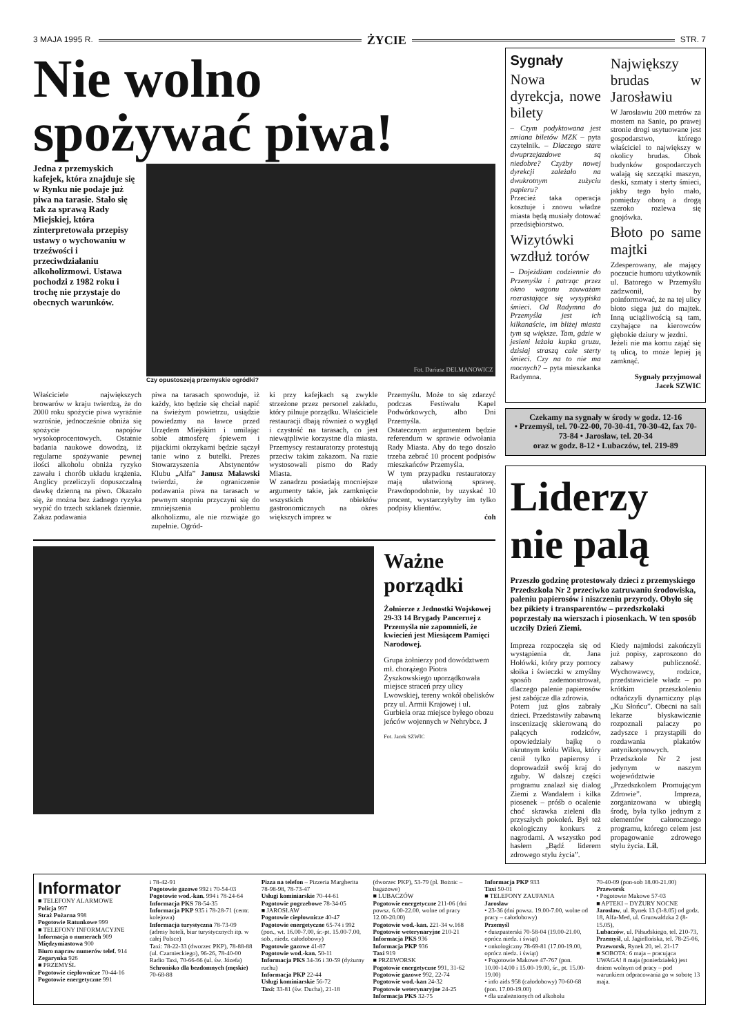3 MAJA 1995 R. ŻYCIE STR. 7
Nie wolno
spożywać piwa!
Jedna z przemyskich kafejek, która znajduje się w Rynku nie podaje już piwa na tarasie. Stało się tak za sprawą Rady Miejskiej, która zinterpretowała przepisy ustawy o wychowaniu w trzeźwości i przeciwdziałaniu alkoholizmowi. Ustawa pochodzi z 1982 roku i trochę nie przystaje do obecnych warunków.
Fot. Dariusz DELMANOWICZ
Czy opustoszeją przemyskie ogródki?
Właściciele największych browarów w kraju twierdzą, że do 2000 roku spożycie piwa wyraźnie wzrośnie, jednocześnie obniża się spożycie napojów wysokoprocentowych. Ostatnie badania naukowe dowodzą, iż regularne spożywanie pewnej ilości alkoholu obniża ryzyko zawału i chorób układu krążenia. Anglicy przeliczyli dopuszczalną dawkę dzienną na piwo. Okazało się, że można bez żadnego ryzyka wypić do trzech szklanek dziennie. Zakaz podawania
piwa na tarasach spowoduje, iż każdy, kto będzie się chciał napić na świeżym powietrzu, usiądzie powiedzmy na ławce przed Urzędem Miejskim i umilając sobie atmosferę śpiewem i pijackimi okrzykami będzie sączył tanie wino z butelki. Prezes Stowarzyszenia Abstynentów Klubu „Alfa” Janusz Malawski twierdzi, że ograniczenie podawania piwa na tarasach w pewnym stopniu przyczyni się do zmniejszenia problemu alkoholizmu, ale nie rozwiąże go zupełnie. Ogród-
ki przy kafejkach są zwykle strzeżone przez personel zakładu, który pilnuje porządku. Właściciele restauracji dbają również o wygląd i czystość na tarasach, co jest niewątpliwie korzystne dla miasta. Przemyscy restauratorzy protestują przeciw takim zakazom. Na razie wystosowali pismo do Rady Miasta.
W zanadrzu posiadają mocniejsze argumenty takie, jak zamknięcie wszystkich obiektów gastronomicznych na okres większych imprez w
Przemyślu. Może to się zdarzyć podczas Festiwalu Kapel Podwórkowych, albo Dni Przemyśla.
Ostatecznym argumentem będzie referendum w sprawie odwołania Rady Miasta. Aby do tego doszło trzeba zebrać 10 procent podpisów mieszkańców Przemyśla.
W tym przypadku restauratorzy mają ułatwioną sprawę. Prawdopodobnie, by uzyskać 10 procent, wystarczyłyby im tylko podpisy klientów.
ćoh
Ważne porządki
Żołnierze z Jednostki Wojskowej 29-33 14 Brygady Pancernej z Przemyśla nie zapomnieli, że kwiecień jest Miesiącem Pamięci Narodowej.
Grupa żołnierzy pod dowództwem mł. chorążego Piotra Żyszkowskiego uporządkowała miejsce straceń przy ulicy Lwowskiej, tereny wokół obelisków przy ul. Armii Krajowej i ul. Gurbiela oraz miejsce byłego obozu jeńców wojennych w Nehrybce. J
Fot. Jacek SZWIC
Sygnały
Nowa dyrekcja, nowe bilety
– Czym podyktowana jest zmiana biletów MZK – pyta czytelnik. – Dlaczego stare dwuprzejazdowe są niedobre? Czyżby nowej dyrekcji zależało na dwukrotnym zużyciu papieru?
Przecież taka operacja kosztuje i znowu władze miasta będą musiały dotować przedsiębiorstwo.
Wizytówki wzdłuż torów
– Dojeżdżam codziennie do Przemyśla i patrząc przez okno wagonu zauważam rozrastające się wysypiska śmieci. Od Radymna do Przemyśla jest ich kilkanaście, im bliżej miasta tym są większe. Tam, gdzie w jesieni leżała kupka gruzu, dzisiaj straszą całe sterty śmieci. Czy na to nie ma mocnych? – pyta mieszkanka Radymna.
Największy brudas w Jarosławiu
W Jarosławiu 200 metrów za mostem na Sanie, po prawej stronie drogi usytuowane jest gospodarstwo, którego właściciel to największy w okolicy brudas. Obok budynków gospodarczych walają się szczątki maszyn, deski, szmaty i sterty śmieci, jakby tego było mało, pomiędzy oborą a drogą szeroko rozlewa się gnojówka.
Błoto po same majtki
Zdesperowany, ale mający poczucie humoru użytkownik ul. Batorego w Przemyślu zadzwonił, by poinformować, że na tej ulicy błoto sięga już do majtek. Inną uciążliwością są tam, czyhające na kierowców głębokie dziury w jezdni.
Jeżeli nie ma komu zająć się tą ulicą, to może lepiej ją zamknąć.
Sygnały przyjmował
Jacek SZWIC
Czekamy na sygnały w środy w godz. 12-16
• Przemyśl, tel. 70-22-00, 70-30-41, 70-30-42, fax 70-73-84 • Jarosław, tel. 20-34
oraz w godz. 8-12 • Lubaczów, tel. 219-89
Liderzy
nie palą
Przeszło godzinę protestowały dzieci z przemyskiego Przedszkola Nr 2 przeciwko zatruwaniu środowiska, paleniu papierosów i niszczeniu przyrody. Obyło się bez pikiety i transparentów – przedszkolaki poprzestały na wierszach i piosenkach. W ten sposób uczciły Dzień Ziemi.
Impreza rozpoczęła się od wystąpienia dr. Jana Hołówki, który przy pomocy słoika i świeczki w zmyślny sposób zademonstrował, dlaczego palenie papierosów jest zabójcze dla zdrowia.
Potem już głos zabrały dzieci. Przedstawiły zabawną inscenizację skierowaną do palących rodziców, opowiedziały bajkę o okrutnym królu Wilku, który cenił tylko papierosy i doprowadził swój kraj do zguby. W dalszej części programu znalazł się dialog Ziemi z Wandalem i kilka piosenek – próśb o ocalenie choć skrawka zieleni dla przyszłych pokoleń. Był też ekologiczny konkurs z nagrodami. A wszystko pod hasłem „Bądź liderem zdrowego stylu życia”.
Kiedy najmłodsi zakończyli już popisy, zaproszono do zabawy publiczność. Wychowawcy, rodzice, przedstawiciele władz – po krótkim przeszkoleniu odtańczyli dynamiczny pląs „Ku Słońcu”. Obecni na sali lekarze błyskawicznie rozpoznali palaczy po zadyszce i przystąpili do rozdawania plakatów antynikotynowych.
Przedszkole Nr 2 jest jedynym w naszym województwie „Przedszkolem Promującym Zdrowie”. Impreza, zorganizowana w ubiegłą środę, była tylko jednym z elementów całorocznego programu, którego celem jest propagowanie zdrowego stylu życia. Lil.
Informator
■ TELEFONY ALARMOWE
Policja 997
Straż Pożarna 998
Pogotowie Ratunkowe 999
■ TELEFONY INFORMACYJNE
Informacja o numerach 909
Międzymiastowa 900
Biuro napraw numerów telef. 914
Zegarynka 926
■ PRZEMYŚL
Pogotowie ciepłownicze 70-44-16
Pogotowie energetyczne 991
i 78-42-91
Pogotowie gazowe 992 i 70-54-03
Pogotowie wod.-kan. 994 i 78-24-64
Informacja PKS 78-54-35
Informacja PKP 935 i 78-28-71 (centr. kolejowa)
Informacja turystyczna 78-73-09 (adresy hoteli, biur turystycznych itp. w całej Polsce)
Taxi: 78-22-33 (dworzec PKP), 78-88-88 (ul. Czarnieckiego), 96-26, 78-40-00 Radio Taxi, 70-66-66 (ul. św. Józefa)
Schronisko dla bezdomnych (męskie) 70-68-88
Pizza na telefon – Pizzeria Margherita 78-98-98, 78-73-47
Usługi kominiarskie 70-44-61
Pogotowie pogrzebowe 78-34-05
■ JAROSŁAW
Pogotowie ciepłownicze 40-47
Pogotowie energetyczne 65-74 i 992 (pon., wt. 16.00-7.00, śr.-pt. 15.00-7.00, sob., niedz. całodobowy)
Pogotowie gazowe 41-87
Pogotowie wod.-kan. 50-11
Informacja PKS 34-36 i 30-59 (dyżurny ruchu)
Informacja PKP 22-44
Usługi kominiarskie 56-72
Taxi: 33-81 (św. Ducha), 21-18
(dworzec PKP), 53-79 (pl. Bożnic – bagażowe)
■ LUBACZÓW
Pogotowie energetyczne 211-06 (dni powsz. 6.00-22.00, wolne od pracy 12.00-20.00)
Pogotowie wod.-kan. 221-34 w.168
Pogotowie weterynaryjne 210-21
Informacja PKS 936
Informacja PKP 936
Taxi 919
■ PRZEWORSK
Pogotowie energetyczne 991, 31-62
Pogotowie gazowe 992, 22-74
Pogotowie wod.-kan 24-32
Pogotowie weterynaryjne 24-25
Informacja PKS 32-75
Informacja PKP 933
Taxi 50-01
■ TELEFONY ZAUFANIA
Jarosław
• 23-36 (dni powsz. 19.00-7.00, wolne od pracy – całodobowy)
Przemyśl
• duszpasterski 70-58-04 (19.00-21.00, oprócz niedz. i świąt)
• onkologiczny 78-69-81 (17.00-19.00, oprócz niedz. i świąt)
• Pogotowie Makowe 47-767 (pon. 10.00-14.00 i 15.00-19.00, śr., pt. 15.00-19.00)
• info aids 958 (całodobowy) 70-60-68 (pon. 17.00-19.00)
• dla uzależnionych od alkoholu
70-40-09 (pon-sob 18.00-21.00)
Przeworsk
• Pogotowie Makowe 57-03
■ APTEKI – DYŻURY NOCNE
Jarosław, ul. Rynek 13 (3-8.05) od godz. 18, Alfa-Med, ul. Grunwaldzka 2 (8-15.05),
Lubaczów, ul. Piłsudskiego, tel. 210-73,
Przemyśl, ul. Jagiellońska, tel. 78-25-06,
Przeworsk, Rynek 20, tel. 21-17
■ SOBOTA: 6 maja – pracująca
UWAGA! 8 maja (poniedziałek) jest dniem wolnym od pracy – pod warunkiem odpracowania go w sobotę 13 maja.